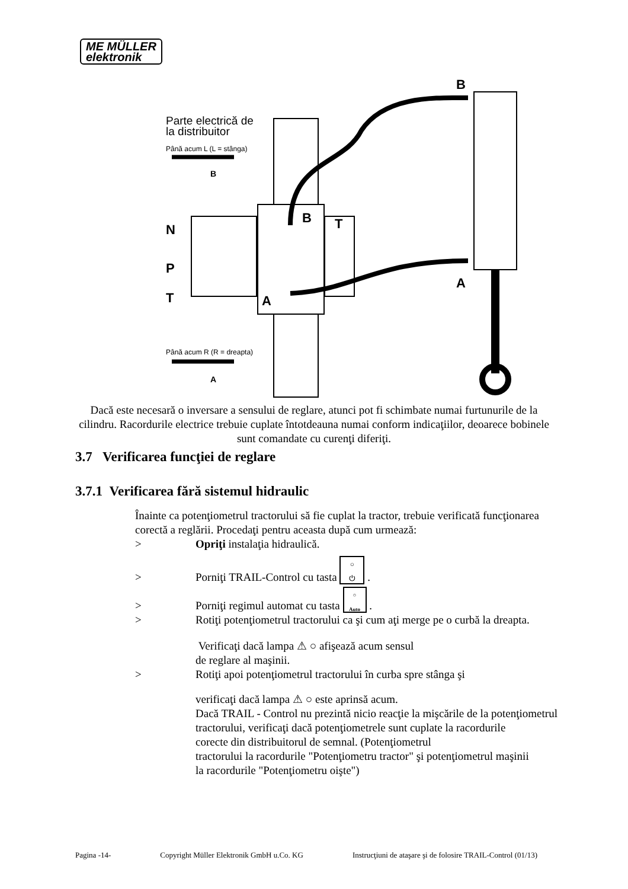ME MÜLLER
elektronik
Parte electrică de
la distribuitor
Până acum L (L = stânga)
Până acum R (R = dreapta)
B
A
N
P
T
B
A
T
B
A
Dacă este necesară o inversare a sensului de reglare, atunci pot fi schimbate numai furtunurile de la cilindru. Racordurile electrice trebuie cuplate întotdeauna numai conform indicaţiilor, deoarece bobinele sunt comandate cu curenţi diferiţi.
3.7 Verificarea funcţiei de reglare
3.7.1 Verificarea fără sistemul hidraulic
Înainte ca potenţiometrul tractorului să fie cuplat la tractor, trebuie verificată funcţionarea corectă a reglării. Procedaţi pentru aceasta după cum urmează:
> Opriţi instalaţia hidraulică.
> Porniţi TRAIL-Control cu tasta ○
⏻ .
> Porniţi regimul automat cu tasta ○
Auto .
> Rotiţi potenţiometrul tractorului ca şi cum aţi merge pe o curbă la dreapta.
Verificaţi dacă lampa ⚠ ○ afişează acum sensul
de reglare al maşinii.
> Rotiţi apoi potenţiometrul tractorului în curba spre stânga şi
verificaţi dacă lampa ⚠ ○ este aprinsă acum.
Dacă TRAIL - Control nu prezintă nicio reacţie la mişcările de la potenţiometrul tractorului, verificaţi dacă potenţiometrele sunt cuplate la racordurile
corecte din distribuitorul de semnal. (Potenţiometrul
tractorului la racordurile "Potenţiometru tractor" şi potenţiometrul maşinii
la racordurile "Potenţiometru oişte")
Pagina -14- Copyright Müller Elektronik GmbH u.Co. KG Instrucţiuni de ataşare şi de folosire TRAIL-Control (01/13)